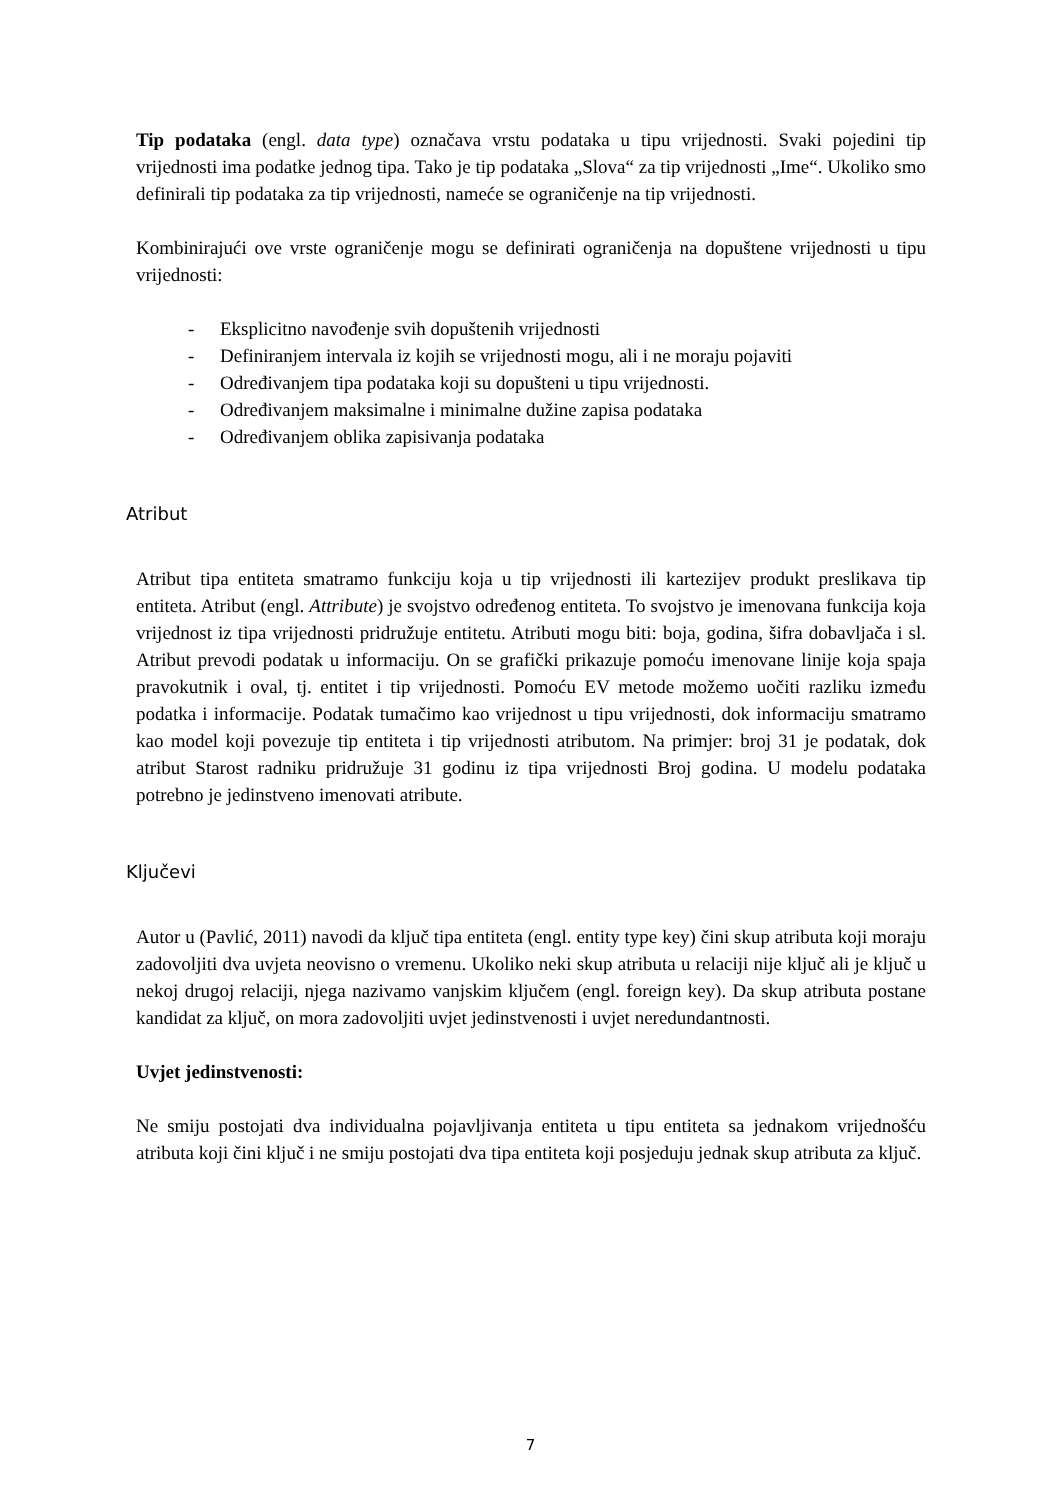Tip podataka (engl. data type) označava vrstu podataka u tipu vrijednosti. Svaki pojedini tip vrijednosti ima podatke jednog tipa. Tako je tip podataka „Slova“ za tip vrijednosti „Ime“. Ukoliko smo definirali tip podataka za tip vrijednosti, nameće se ograničenje na tip vrijednosti.
Kombinirajući ove vrste ograničenje mogu se definirati ograničenja na dopuštene vrijednosti u tipu vrijednosti:
- Eksplicitno navođenje svih dopuštenih vrijednosti
- Definiranjem intervala iz kojih se vrijednosti mogu, ali i ne moraju pojaviti
- Određivanjem tipa podataka koji su dopušteni u tipu vrijednosti.
- Određivanjem maksimalne i minimalne dužine zapisa podataka
- Određivanjem oblika zapisivanja podataka
Atribut
Atribut tipa entiteta smatramo funkciju koja u tip vrijednosti ili kartezijev produkt preslikava tip entiteta. Atribut (engl. Attribute) je svojstvo određenog entiteta. To svojstvo je imenovana funkcija koja vrijednost iz tipa vrijednosti pridružuje entitetu. Atributi mogu biti: boja, godina, šifra dobavljača i sl. Atribut prevodi podatak u informaciju. On se grafički prikazuje pomoću imenovane linije koja spaja pravokutnik i oval, tj. entitet i tip vrijednosti. Pomoću EV metode možemo uočiti razliku između podatka i informacije. Podatak tumačimo kao vrijednost u tipu vrijednosti, dok informaciju smatramo kao model koji povezuje tip entiteta i tip vrijednosti atributom. Na primjer: broj 31 je podatak, dok atribut Starost radniku pridružuje 31 godinu iz tipa vrijednosti Broj godina. U modelu podataka potrebno je jedinstveno imenovati atribute.
Ključevi
Autor u (Pavlić, 2011) navodi da ključ tipa entiteta (engl. entity type key) čini skup atributa koji moraju zadovoljiti dva uvjeta neovisno o vremenu. Ukoliko neki skup atributa u relaciji nije ključ ali je ključ u nekoj drugoj relaciji, njega nazivamo vanjskim ključem (engl. foreign key). Da skup atributa postane kandidat za ključ, on mora zadovoljiti uvjet jedinstvenosti i uvjet neredundantnosti.
Uvjet jedinstvenosti:
Ne smiju postojati dva individualna pojavljivanja entiteta u tipu entiteta sa jednakom vrijednošću atributa koji čini ključ i ne smiju postojati dva tipa entiteta koji posjeduju jednak skup atributa za ključ.
7